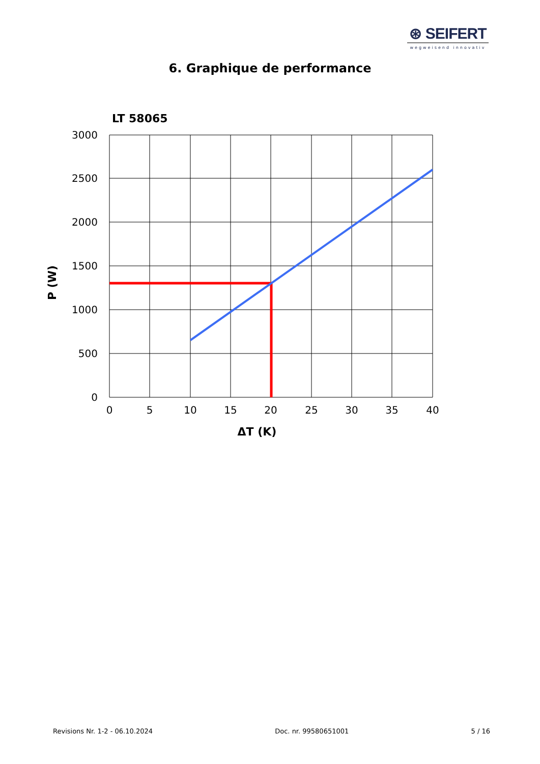⊛ SEIFERT
wegweisend innovativ
6. Graphique de performance
LT 58065
3000
2500
2000
1500
1000
500
0
0
5
10
15
20
25
30
35
40
ΔT (K)
P (W)
Revisions Nr. 1-2 - 06.10.2024 Doc. nr. 99580651001 5 / 16